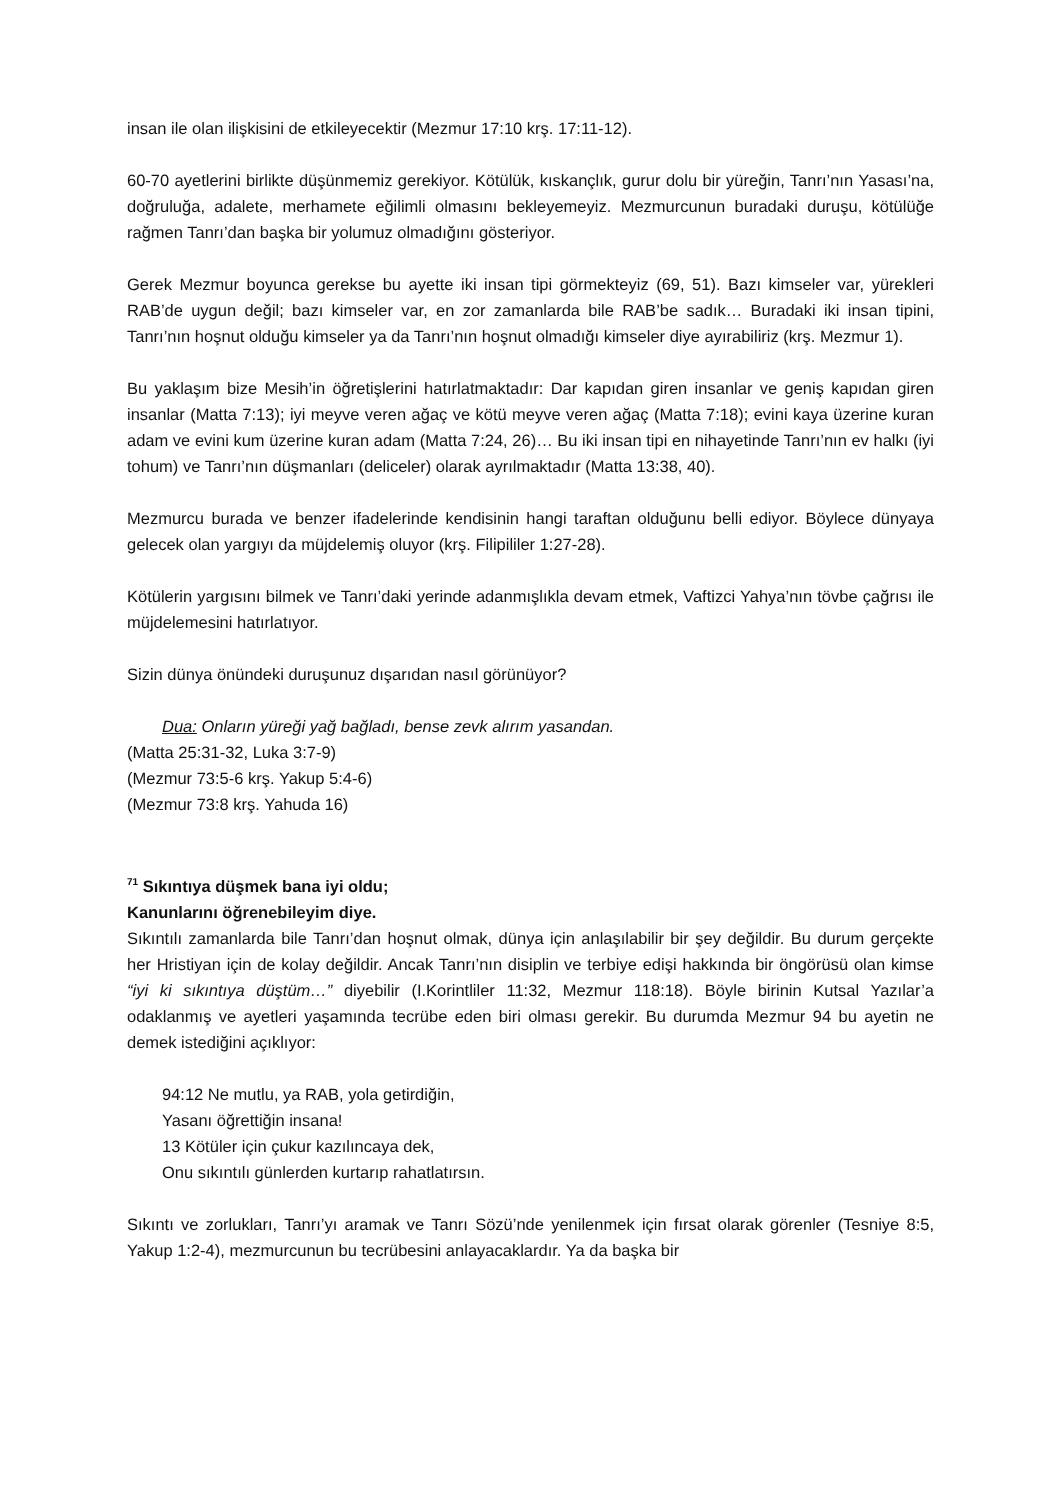insan ile olan ilişkisini de etkileyecektir (Mezmur 17:10 krş. 17:11-12).
60-70 ayetlerini birlikte düşünmemiz gerekiyor. Kötülük, kıskançlık, gurur dolu bir yüreğin, Tanrı’nın Yasası’na, doğruluğa, adalete, merhamete eğilimli olmasını bekleyemeyiz. Mezmurcunun buradaki duruşu, kötülüğe rağmen Tanrı’dan başka bir yolumuz olmadığını gösteriyor.
Gerek Mezmur boyunca gerekse bu ayette iki insan tipi görmekteyiz (69, 51). Bazı kimseler var, yürekleri RAB’de uygun değil; bazı kimseler var, en zor zamanlarda bile RAB’be sadık… Buradaki iki insan tipini, Tanrı’nın hoşnut olduğu kimseler ya da Tanrı’nın hoşnut olmadığı kimseler diye ayırabiliriz (krş. Mezmur 1).
Bu yaklaşım bize Mesih’in öğretişlerini hatırlatmaktadır: Dar kapıdan giren insanlar ve geniş kapıdan giren insanlar (Matta 7:13); iyi meyve veren ağaç ve kötü meyve veren ağaç (Matta 7:18); evini kaya üzerine kuran adam ve evini kum üzerine kuran adam (Matta 7:24, 26)… Bu iki insan tipi en nihayetinde Tanrı’nın ev halkı (iyi tohum) ve Tanrı’nın düşmanları (deliceler) olarak ayrılmaktadır (Matta 13:38, 40).
Mezmurcu burada ve benzer ifadelerinde kendisinin hangi taraftan olduğunu belli ediyor. Böylece dünyaya gelecek olan yargıyı da müjdelemiş oluyor (krş. Filipililer 1:27-28).
Kötülerin yargısını bilmek ve Tanrı’daki yerinde adanmışlıkla devam etmek, Vaftizci Yahya’nın tövbe çağrısı ile müjdelemesini hatırlatıyor.
Sizin dünya önündeki duruşunuz dışarıdan nasıl görünüyor?
Dua: Onların yüreği yağ bağladı, bense zevk alırım yasandan.
(Matta 25:31-32, Luka 3:7-9)
(Mezmur 73:5-6 krş. Yakup 5:4-6)
(Mezmur 73:8 krş. Yahuda 16)
<sup>71</sup> Sıkıntıya düşmek bana iyi oldu;
Kanunlarını öğrenebileyim diye.
Sıkıntılı zamanlarda bile Tanrı’dan hoşnut olmak, dünya için anlaşılabilir bir şey değildir. Bu durum gerçekte her Hristiyan için de kolay değildir. Ancak Tanrı’nın disiplin ve terbiye edişi hakkında bir öngörüsü olan kimse “iyi ki sıkıntıya düştüm…” diyebilir (I.Korintliler 11:32, Mezmur 118:18). Böyle birinin Kutsal Yazılar’a odaklanmış ve ayetleri yaşamında tecrübe eden biri olması gerekir. Bu durumda Mezmur 94 bu ayetin ne demek istediğini açıklıyor:
94:12 Ne mutlu, ya RAB, yola getirdiğin,
Yasanı öğrettiğin insana!
13 Kötüler için çukur kazılıncaya dek,
Onu sıkıntılı günlerden kurtarıp rahatlatırsın.
Sıkıntı ve zorlukları, Tanrı’yı aramak ve Tanrı Sözü’nde yenilenmek için fırsat olarak görenler (Tesniye 8:5, Yakup 1:2-4), mezmurcunun bu tecrübesini anlayacaklardır. Ya da başka bir